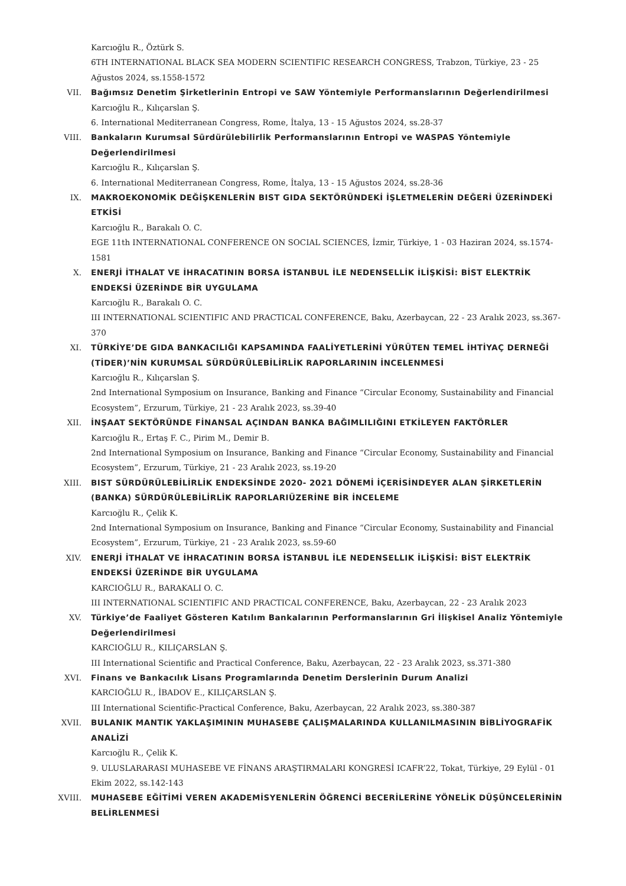Karcıoğlu R., Öztürk S.
6TH INTERNATIONAL BLACK SEA MODERN SCIENTIFIC RESEARCH CONGRESS, Trabzon, Türkiye, 23 - 25 Ağustos 2024, ss.1558-1572
VII. Bağımsız Denetim Şirketlerinin Entropi ve SAW Yöntemiyle Performanslarının Değerlendirilmesi
Karcıoğlu R., Kılıçarslan Ş.
6. International Mediterranean Congress, Rome, İtalya, 13 - 15 Ağustos 2024, ss.28-37
VIII. Bankaların Kurumsal Sürdürülebilirlik Performanslarının Entropi ve WASPAS Yöntemiyle Değerlendirilmesi
Karcıoğlu R., Kılıçarslan Ş.
6. International Mediterranean Congress, Rome, İtalya, 13 - 15 Ağustos 2024, ss.28-36
IX. MAKROEKONOMİK DEĞİŞKENLERİN BIST GIDA SEKTÖRÜNDEKİ İŞLETMELERİN DEĞERİ ÜZERİNDEKİ ETKİSİ
Karcıoğlu R., Barakalı O. C.
EGE 11th INTERNATIONAL CONFERENCE ON SOCIAL SCIENCES, İzmir, Türkiye, 1 - 03 Haziran 2024, ss.1574-1581
X. ENERJİ İTHALAT VE İHRACATININ BORSA İSTANBUL İLE NEDENSELLİK İLİŞKİSİ: BİST ELEKTRİK ENDEKSİ ÜZERİNDE BİR UYGULAMA
Karcıoğlu R., Barakalı O. C.
III INTERNATIONAL SCIENTIFIC AND PRACTICAL CONFERENCE, Baku, Azerbaycan, 22 - 23 Aralık 2023, ss.367-370
XI. TÜRKİYE’DE GIDA BANKACILIĞI KAPSAMINDA FAALİYETLERİNİ YÜRÜTEN TEMEL İHTİYAÇ DERNEĞİ (TİDER)’NİN KURUMSAL SÜRDÜRÜLEBİLİRLİK RAPORLARININ İNCELENMESİ
Karcıoğlu R., Kılıçarslan Ş.
2nd International Symposium on Insurance, Banking and Finance “Circular Economy, Sustainability and Financial Ecosystem”, Erzurum, Türkiye, 21 - 23 Aralık 2023, ss.39-40
XII. İNŞAAT SEKTÖRÜNDE FİNANSAL AÇINDAN BANKA BAĞIMLILIĞINI ETKİLEYEN FAKTÖRLER
Karcıoğlu R., Ertaş F. C., Pirim M., Demir B.
2nd International Symposium on Insurance, Banking and Finance “Circular Economy, Sustainability and Financial Ecosystem”, Erzurum, Türkiye, 21 - 23 Aralık 2023, ss.19-20
XIII. BIST SÜRDÜRÜLEBİLİRLİK ENDEKSİNDE 2020- 2021 DÖNEMİ İÇERİSİNDEYER ALAN ŞİRKETLERİN (BANKA) SÜRDÜRÜLEBİLİRLİK RAPORLARIÜZERİNE BİR İNCELEME
Karcıoğlu R., Çelik K.
2nd International Symposium on Insurance, Banking and Finance “Circular Economy, Sustainability and Financial Ecosystem”, Erzurum, Türkiye, 21 - 23 Aralık 2023, ss.59-60
XIV. ENERJİ İTHALAT VE İHRACATININ BORSA İSTANBUL İLE NEDENSELLIK İLİŞKİSİ: BİST ELEKTRİK ENDEKSİ ÜZERİNDE BİR UYGULAMA
KARCIOĞLU R., BARAKALI O. C.
III INTERNATIONAL SCIENTIFIC AND PRACTICAL CONFERENCE, Baku, Azerbaycan, 22 - 23 Aralık 2023
XV. Türkiye’de Faaliyet Gösteren Katılım Bankalarının Performanslarının Gri İlişkisel Analiz Yöntemiyle Değerlendirilmesi
KARCIOĞLU R., KILIÇARSLAN Ş.
III International Scientific and Practical Conference, Baku, Azerbaycan, 22 - 23 Aralık 2023, ss.371-380
XVI. Finans ve Bankacılık Lisans Programlarında Denetim Derslerinin Durum Analizi
KARCIOĞLU R., İBADOV E., KILIÇARSLAN Ş.
III International Scientific-Practical Conference, Baku, Azerbaycan, 22 Aralık 2023, ss.380-387
XVII. BULANIK MANTIK YAKLAŞIMININ MUHASEBE ÇALIŞMALARINDA KULLANILMASININ BİBLİYOGRAFİK ANALİZİ
Karcıoğlu R., Çelik K.
9. ULUSLARARASI MUHASEBE VE FİNANS ARAŞTIRMALARI KONGRESİ ICAFR’22, Tokat, Türkiye, 29 Eylül - 01 Ekim 2022, ss.142-143
XVIII. MUHASEBE EĞİTİMİ VEREN AKADEMİSYENLERİN ÖĞRENCİ BECERİLERİNE YÖNELİK DÜŞÜNCELERİNİN BELİRLENMESİ